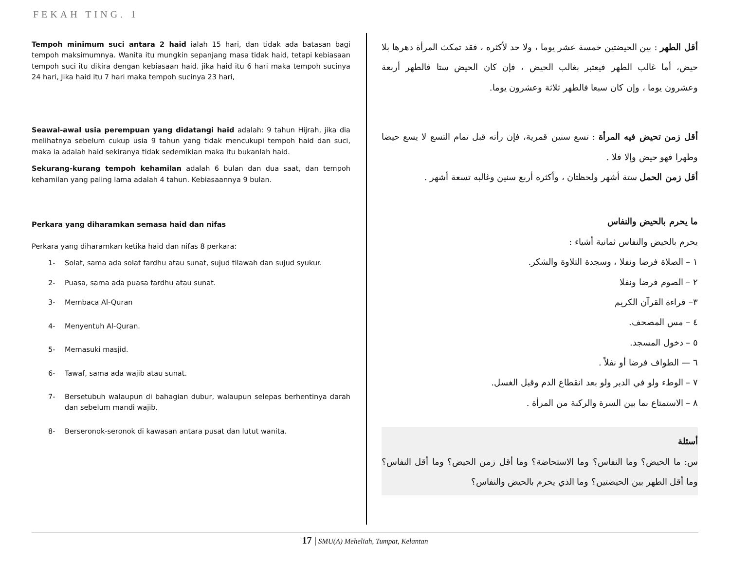FEKAH TING. 1
Tempoh minimum suci antara 2 haid ialah 15 hari, dan tidak ada batasan bagi tempoh maksimumnya. Wanita itu mungkin sepanjang masa tidak haid, tetapi kebiasaan tempoh suci itu dikira dengan kebiasaan haid. jika haid itu 6 hari maka tempoh sucinya 24 hari, Jika haid itu 7 hari maka tempoh sucinya 23 hari,
Seawal-awal usia perempuan yang didatangi haid adalah: 9 tahun Hijrah, jika dia melihatnya sebelum cukup usia 9 tahun yang tidak mencukupi tempoh haid dan suci, maka ia adalah haid sekiranya tidak sedemikian maka itu bukanlah haid.
Sekurang-kurang tempoh kehamilan adalah 6 bulan dan dua saat, dan tempoh kehamilan yang paling lama adalah 4 tahun. Kebiasaannya 9 bulan.
Perkara yang diharamkan semasa haid dan nifas
Perkara yang diharamkan ketika haid dan nifas 8 perkara:
1- Solat, sama ada solat fardhu atau sunat, sujud tilawah dan sujud syukur.
2- Puasa, sama ada puasa fardhu atau sunat.
3- Membaca Al-Quran
4- Menyentuh Al-Quran.
5- Memasuki masjid.
6- Tawaf, sama ada wajib atau sunat.
7- Bersetubuh walaupun di bahagian dubur, walaupun selepas berhentinya darah dan sebelum mandi wajib.
8- Berseronok-seronok di kawasan antara pusat dan lutut wanita.
أقل الطهر : بين الحيضتين خمسة عشر يوما ، ولا حد لأكثره ، فقد تمكث المرأة دهرها بلا حيض، أما غالب الطهر فيعتبر بغالب الحيض ، فإن كان الحيض ستا فالطهر أربعة وعشرون يوما ، وإن كان سبعا فالطهر ثلاثة وعشرون يوما.
أقل زمن تحيض فيه المرأة : تسع سنين قمرية، فإن رأته قبل تمام التسع لا يسع حيضا وطهرا فهو حيض وإلا فلا .
أقل زمن الحمل ستة أشهر ولحظتان ، وأكثره أربع سنين وغالبه تسعة أشهر .
ما يحرم بالحيض والنفاس
يحرم بالحيض والنفاس ثمانية أشياء :
١ – الصلاة فرضا ونفلا ، وسجدة التلاوة والشكر.
٢ – الصوم فرضا ونفلا
٣– قراءة القرآن الكريم
٤ – مس المصحف.
٥ – دخول المسجد.
٦ — الطواف فرضا أو نفلاً .
٧ – الوطء ولو في الدبر ولو بعد انقطاع الدم وقبل الغسل.
٨ – الاستمتاع بما بين السرة والركبة من المرأة .
أسئلة
س: ما الحيض؟ وما النفاس؟ وما الاستحاضة؟ وما أقل زمن الحيض؟ وما أقل النفاس؟ وما أقل الطهر بين الحيضتين؟ وما الذي يحرم بالحيض والنفاس؟
17 | SMU(A) Meheliah, Tumpat, Kelantan